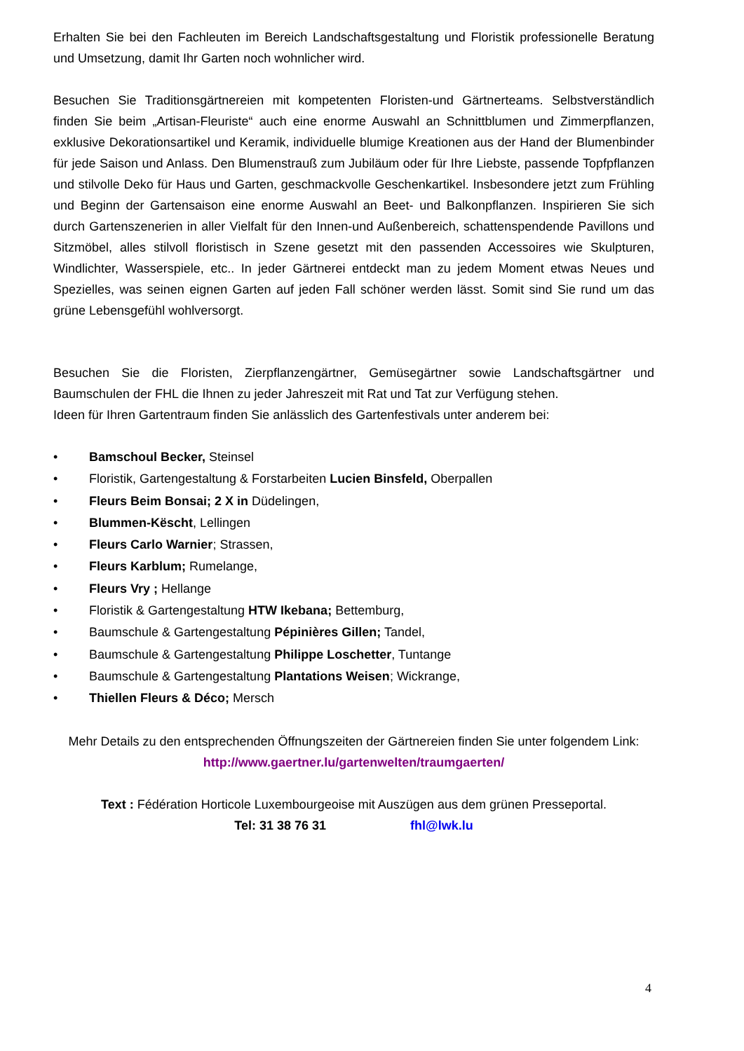Erhalten Sie bei den Fachleuten im Bereich Landschaftsgestaltung und Floristik professionelle Beratung und Umsetzung, damit Ihr Garten noch wohnlicher wird.
Besuchen Sie Traditionsgärtnereien mit kompetenten Floristen-und Gärtnerteams. Selbstverständlich finden Sie beim „Artisan-Fleuriste“ auch eine enorme Auswahl an Schnittblumen und Zimmerpflanzen, exklusive Dekorationsartikel und Keramik, individuelle blumige Kreationen aus der Hand der Blumenbinder für jede Saison und Anlass. Den Blumenstrauß zum Jubiläum oder für Ihre Liebste, passende Topfpflanzen und stilvolle Deko für Haus und Garten, geschmackvolle Geschenkartikel. Insbesondere jetzt zum Frühling und Beginn der Gartensaison eine enorme Auswahl an Beet- und Balkonpflanzen. Inspirieren Sie sich durch Gartenszenerien in aller Vielfalt für den Innen-und Außenbereich, schattenspendende Pavillons und Sitzmöbel, alles stilvoll floristisch in Szene gesetzt mit den passenden Accessoires wie Skulpturen, Windlichter, Wasserspiele, etc.. In jeder Gärtnerei entdeckt man zu jedem Moment etwas Neues und Spezielles, was seinen eignen Garten auf jeden Fall schöner werden lässt. Somit sind Sie rund um das grüne Lebensgefühl wohlversorgt.
Besuchen Sie die Floristen, Zierpflanzengärtner, Gemüsegärtner sowie Landschaftsgärtner und Baumschulen der FHL die Ihnen zu jeder Jahreszeit mit Rat und Tat zur Verfügung stehen.
Ideen für Ihren Gartentraum finden Sie anlässlich des Gartenfestivals unter anderem bei:
• Bamschoul Becker, Steinsel
• Floristik, Gartengestaltung & Forstarbeiten Lucien Binsfeld, Oberpallen
• Fleurs Beim Bonsai; 2 X in Düdelingen,
• Blummen-Këscht, Lellingen
• Fleurs Carlo Warnier; Strassen,
• Fleurs Karblum; Rumelange,
• Fleurs Vry ; Hellange
• Floristik & Gartengestaltung HTW Ikebana; Bettemburg,
• Baumschule & Gartengestaltung Pépinières Gillen; Tandel,
• Baumschule & Gartengestaltung Philippe Loschetter, Tuntange
• Baumschule & Gartengestaltung Plantations Weisen; Wickrange,
• Thiellen Fleurs & Déco; Mersch
Mehr Details zu den entsprechenden Öffnungszeiten der Gärtnereien finden Sie unter folgendem Link: http://www.gaertner.lu/gartenwelten/traumgaerten/
Text : Fédération Horticole Luxembourgeoise mit Auszügen aus dem grünen Presseportal.
Tel: 31 38 76 31 fhl@lwk.lu
4